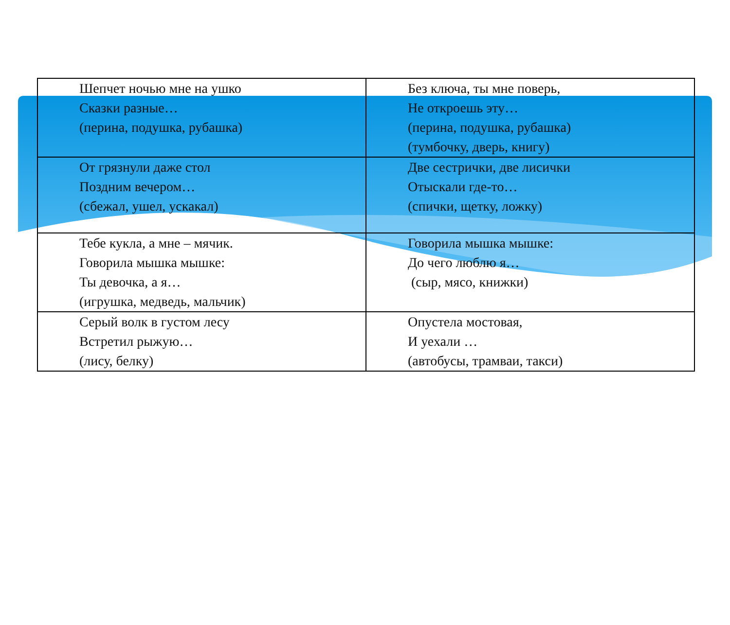| Шепчет ночью мне на ушко Сказки разные… (перина, подушка, рубашка) | Без ключа, ты мне поверь, Не откроешь эту… (перина, подушка, рубашка) (тумбочку, дверь, книгу) |
| От грязнули даже стол Поздним вечером… (сбежал, ушел, ускакал) | Две сестрички, две лисички Отыскали где-то… (спички, щетку, ложку) |
| Тебе кукла, а мне – мячик. Говорила мышка мышке: Ты девочка, а я… (игрушка, медведь, мальчик) | Говорила мышка мышке: До чего люблю я… (сыр, мясо, книжки) |
| Серый волк в густом лесу Встретил рыжую… (лису, белку) | Опустела мостовая, И уехали … (автобусы, трамваи, такси) |